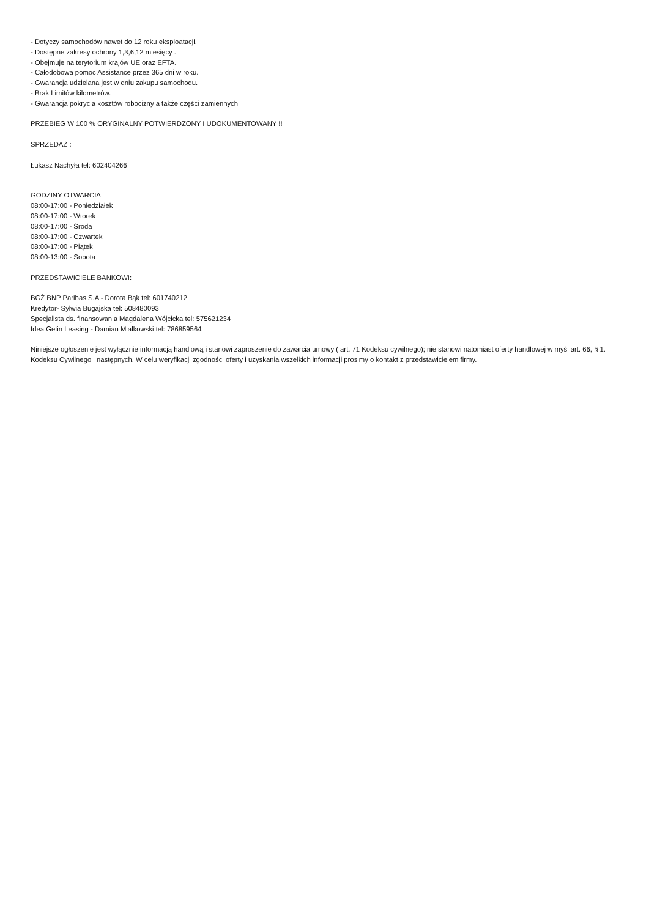- Dotyczy samochodów nawet do 12 roku eksploatacji.
- Dostępne zakresy ochrony 1,3,6,12 miesięcy .
- Obejmuje na terytorium krajów UE oraz EFTA.
- Całodobowa pomoc Assistance przez 365 dni w roku.
- Gwarancja udzielana jest w dniu zakupu samochodu.
- Brak Limitów kilometrów.
- Gwarancja pokrycia kosztów robocizny a także części zamiennych
PRZEBIEG W 100 % ORYGINALNY POTWIERDZONY I UDOKUMENTOWANY !!
SPRZEDAŻ :
Łukasz Nachyła tel: 602404266
GODZINY OTWARCIA
08:00-17:00 - Poniedziałek
08:00-17:00 - Wtorek
08:00-17:00 - Środa
08:00-17:00 - Czwartek
08:00-17:00 - Piątek
08:00-13:00 - Sobota
PRZEDSTAWICIELE BANKOWI:
BGŻ BNP Paribas S.A - Dorota Bąk tel: 601740212
Kredytor- Sylwia Bugajska tel: 508480093
Specjalista ds. finansowania Magdalena Wójcicka tel: 575621234
Idea Getin Leasing - Damian Miałkowski tel: 786859564
Niniejsze ogłoszenie jest wyłącznie informacją handlową i stanowi zaproszenie do zawarcia umowy ( art. 71 Kodeksu cywilnego); nie stanowi natomiast oferty handlowej w myśl art. 66, § 1. Kodeksu Cywilnego i następnych. W celu weryfikacji zgodności oferty i uzyskania wszelkich informacji prosimy o kontakt z przedstawicielem firmy.